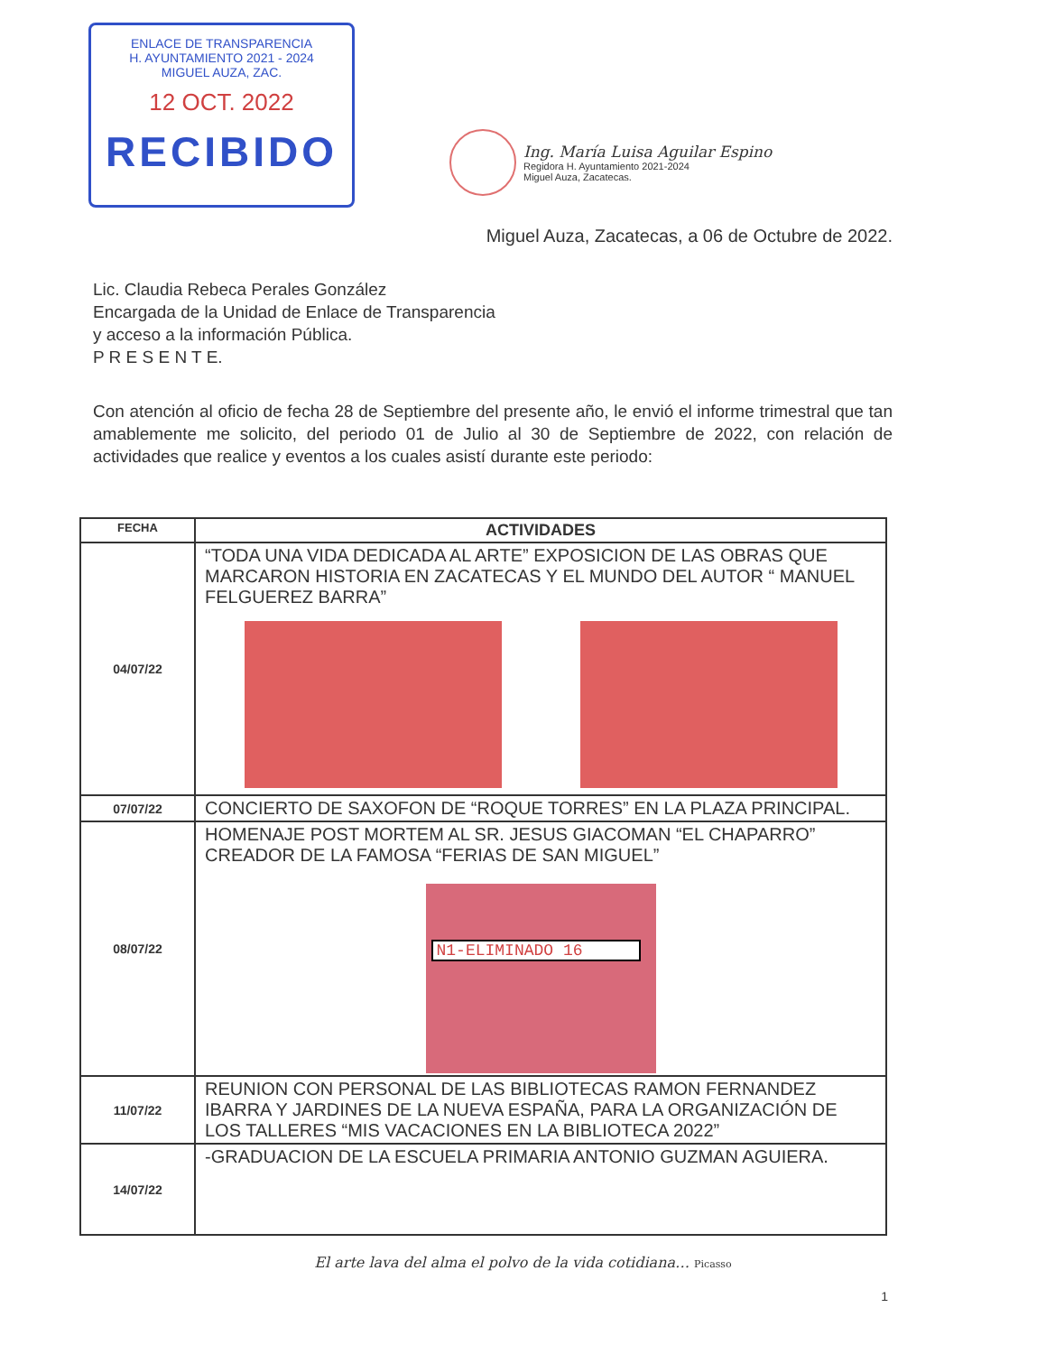ENLACE DE TRANSPARENCIA
H. AYUNTAMIENTO 2021 - 2024
MIGUEL AUZA, ZAC.
12 OCT. 2022
RECIBIDO
Ing. María Luisa Aguilar Espino
Regidora H. Ayuntamiento 2021-2024
Miguel Auza, Zacatecas.
Miguel Auza, Zacatecas, a 06 de Octubre de 2022.
Lic. Claudia Rebeca Perales González
Encargada de la Unidad de Enlace de Transparencia
y acceso a la información Pública.
P R E S E N T E.
Con atención al oficio de fecha 28 de Septiembre del presente año, le envió el informe trimestral que tan amablemente me solicito, del periodo 01 de Julio al 30 de Septiembre de 2022, con relación de actividades que realice y eventos a los cuales asistí durante este periodo:
| FECHA | ACTIVIDADES |
| --- | --- |
| 04/07/22 | “TODA UNA VIDA DEDICADA AL ARTE” EXPOSICION DE LAS OBRAS QUE MARCARON HISTORIA EN ZACATECAS Y EL MUNDO DEL AUTOR “ MANUEL FELGUEREZ BARRA” |
| 07/07/22 | CONCIERTO DE SAXOFON DE “ROQUE TORRES” EN LA PLAZA PRINCIPAL. |
| 08/07/22 | HOMENAJE POST MORTEM AL SR. JESUS GIACOMAN “EL CHAPARRO” CREADOR DE LA FAMOSA “FERIAS DE SAN MIGUEL” N1-ELIMINADO 16 |
| 11/07/22 | REUNION CON PERSONAL DE LAS BIBLIOTECAS RAMON FERNANDEZ IBARRA Y JARDINES DE LA NUEVA ESPAÑA, PARA LA ORGANIZACIÓN DE LOS TALLERES “MIS VACACIONES EN LA BIBLIOTECA 2022” |
| 14/07/22 | -GRADUACION DE LA ESCUELA PRIMARIA ANTONIO GUZMAN AGUIERA. |
El arte lava del alma el polvo de la vida cotidiana… Picasso
1